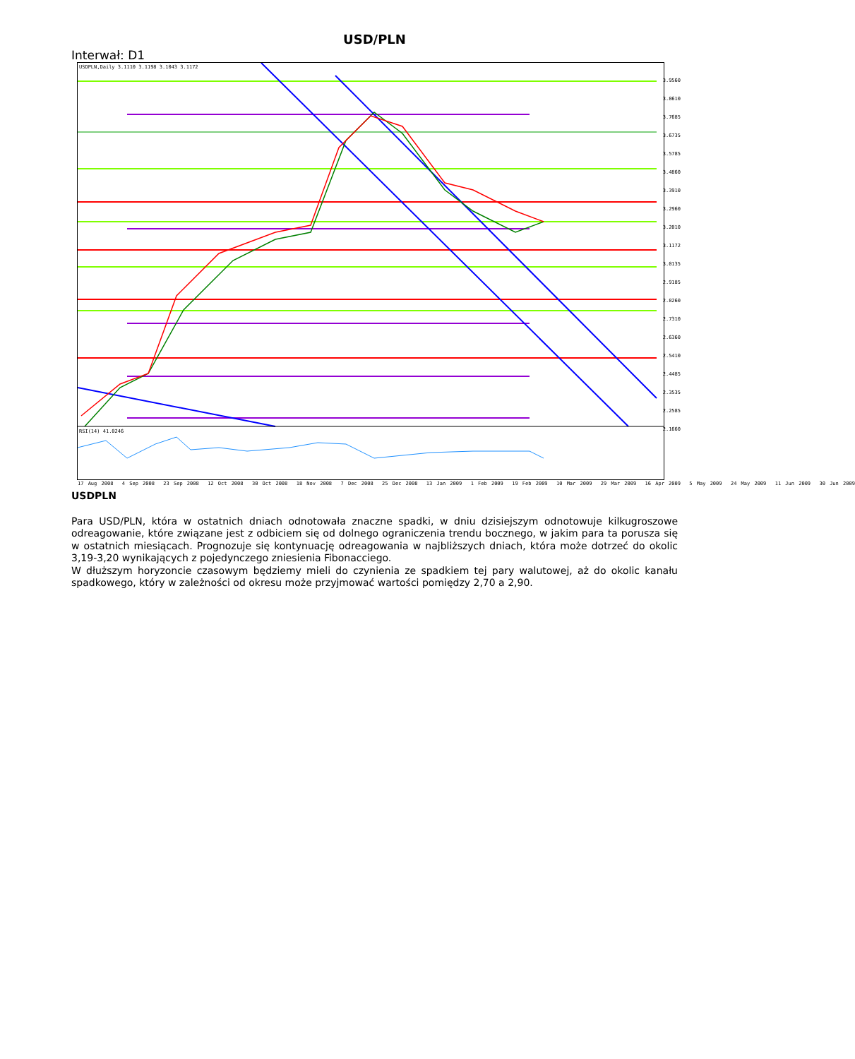USD/PLN
Interwał: D1
USDPLN,Daily 3.1110 3.1198 3.1043 3.1172
RSI(14) 41.0246
3.9560
3.8610
3.7685
3.6735
3.5785
3.4860
3.3910
3.2960
3.2010
3.1172
3.0135
2.9185
2.8260
2.7310
2.6360
2.5410
2.4485
2.3535
2.2585
2.1660
17 Aug 2008 4 Sep 2008 23 Sep 2008 12 Oct 2008 30 Oct 2008 18 Nov 2008 7 Dec 2008 25 Dec 2008 13 Jan 2009 1 Feb 2009 19 Feb 2009 10 Mar 2009 29 Mar 2009 16 Apr 2009 5 May 2009 24 May 2009 11 Jun 2009 30 Jun 2009
USDPLN
Para USD/PLN, która w ostatnich dniach odnotowała znaczne spadki, w dniu dzisiejszym odnotowuje kilkugroszowe odreagowanie, które związane jest z odbiciem się od dolnego ograniczenia trendu bocznego, w jakim para ta porusza się w ostatnich miesiącach. Prognozuje się kontynuację odreagowania w najbliższych dniach, która może dotrzeć do okolic 3,19-3,20 wynikających z pojedynczego zniesienia Fibonacciego.
W dłuższym horyzoncie czasowym będziemy mieli do czynienia ze spadkiem tej pary walutowej, aż do okolic kanału spadkowego, który w zależności od okresu może przyjmować wartości pomiędzy 2,70 a 2,90.